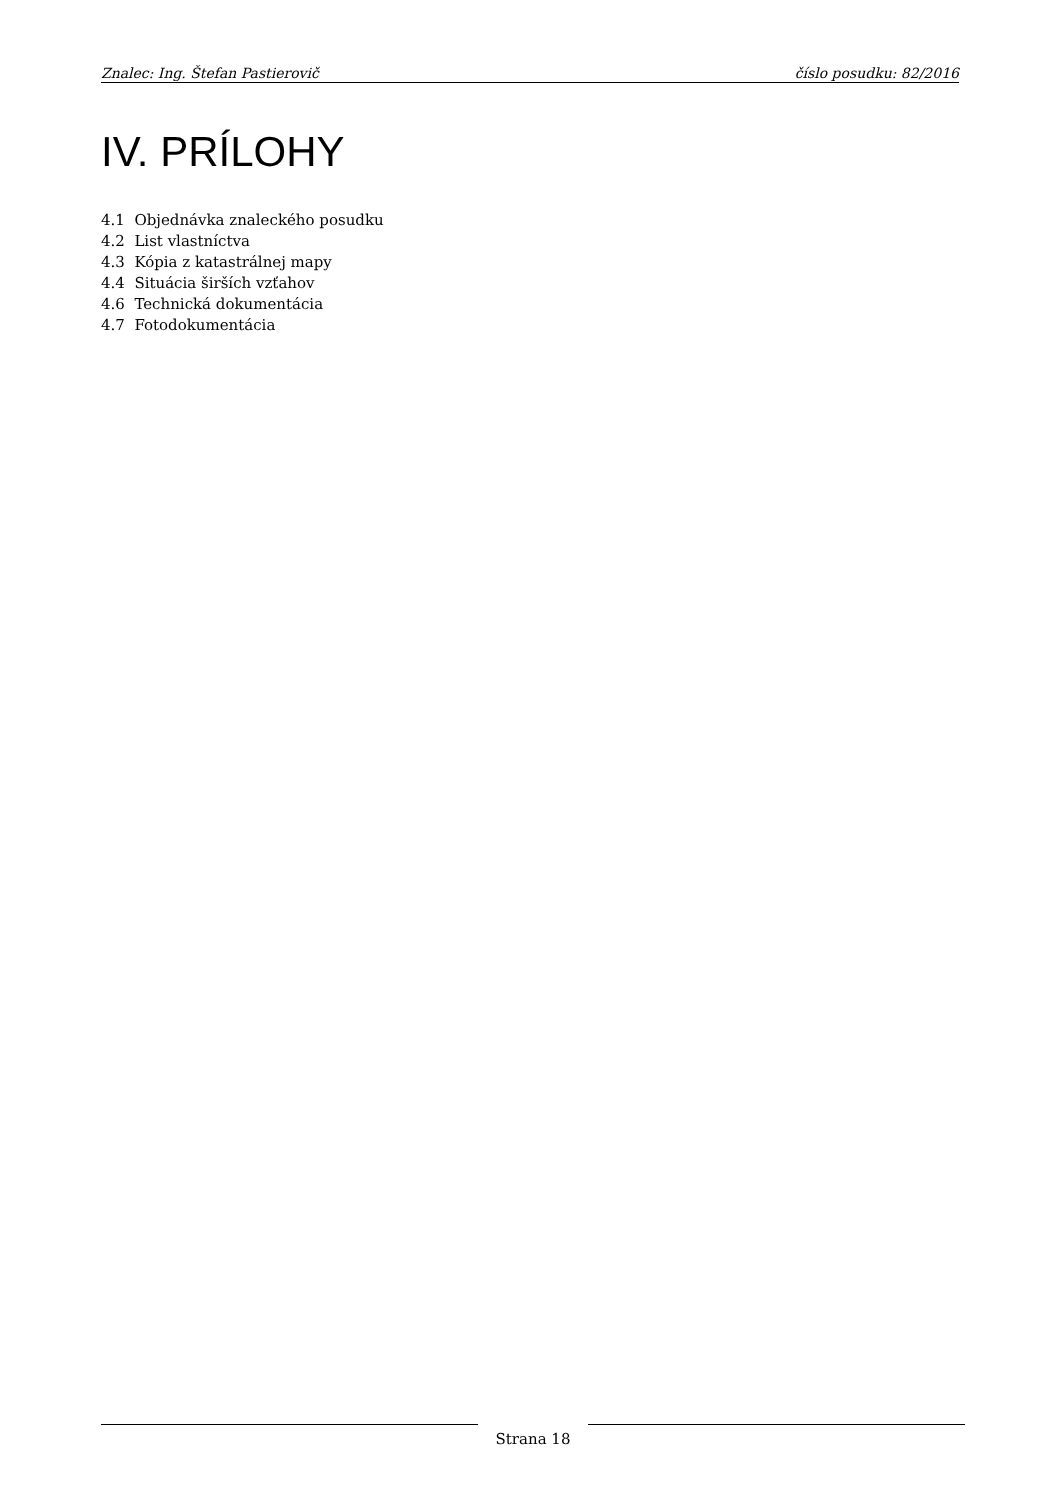Znalec: Ing. Štefan Pastierovič číslo posudku: 82/2016
IV. PRÍLOHY
4.1 Objednávka znaleckého posudku
4.2 List vlastníctva
4.3 Kópia z katastrálnej mapy
4.4 Situácia širších vzťahov
4.6 Technická dokumentácia
4.7 Fotodokumentácia
Strana 18